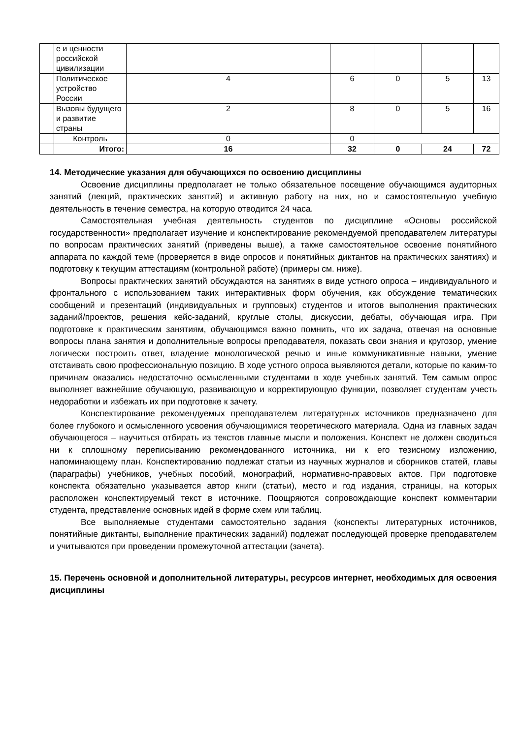| | е и ценности российской цивилизации | | | | | |
| | Политическое устройство России | 4 | 6 | 0 | 5 | 13 |
| | Вызовы будущего и развитие страны | 2 | 8 | 0 | 5 | 16 |
| | Контроль | 0 | 0 | | | |
| | Итого: | 16 | 32 | 0 | 24 | 72 |
14. Методические указания для обучающихся по освоению дисциплины
Освоение дисциплины предполагает не только обязательное посещение обучающимся аудиторных занятий (лекций, практических занятий) и активную работу на них, но и самостоятельную учебную деятельность в течение семестра, на которую отводится 24 часа.
Самостоятельная учебная деятельность студентов по дисциплине «Основы российской государственности» предполагает изучение и конспектирование рекомендуемой преподавателем литературы по вопросам практических занятий (приведены выше), а также самостоятельное освоение понятийного аппарата по каждой теме (проверяется в виде опросов и понятийных диктантов на практических занятиях) и подготовку к текущим аттестациям (контрольной работе) (примеры см. ниже).
Вопросы практических занятий обсуждаются на занятиях в виде устного опроса – индивидуального и фронтального с использованием таких интерактивных форм обучения, как обсуждение тематических сообщений и презентаций (индивидуальных и групповых) студентов и итогов выполнения практических заданий/проектов, решения кейс-заданий, круглые столы, дискуссии, дебаты, обучающая игра. При подготовке к практическим занятиям, обучающимся важно помнить, что их задача, отвечая на основные вопросы плана занятия и дополнительные вопросы преподавателя, показать свои знания и кругозор, умение логически построить ответ, владение монологической речью и иные коммуникативные навыки, умение отстаивать свою профессиональную позицию. В ходе устного опроса выявляются детали, которые по каким-то причинам оказались недостаточно осмысленными студентами в ходе учебных занятий. Тем самым опрос выполняет важнейшие обучающую, развивающую и корректирующую функции, позволяет студентам учесть недоработки и избежать их при подготовке к зачету.
Конспектирование рекомендуемых преподавателем литературных источников предназначено для более глубокого и осмысленного усвоения обучающимися теоретического материала. Одна из главных задач обучающегося – научиться отбирать из текстов главные мысли и положения. Конспект не должен сводиться ни к сплошному переписыванию рекомендованного источника, ни к его тезисному изложению, напоминающему план. Конспектированию подлежат статьи из научных журналов и сборников статей, главы (параграфы) учебников, учебных пособий, монографий, нормативно-правовых актов. При подготовке конспекта обязательно указывается автор книги (статьи), место и год издания, страницы, на которых расположен конспектируемый текст в источнике. Поощряются сопровождающие конспект комментарии студента, представление основных идей в форме схем или таблиц.
Все выполняемые студентами самостоятельно задания (конспекты литературных источников, понятийные диктанты, выполнение практических заданий) подлежат последующей проверке преподавателем и учитываются при проведении промежуточной аттестации (зачета).
15. Перечень основной и дополнительной литературы, ресурсов интернет, необходимых для освоения дисциплины